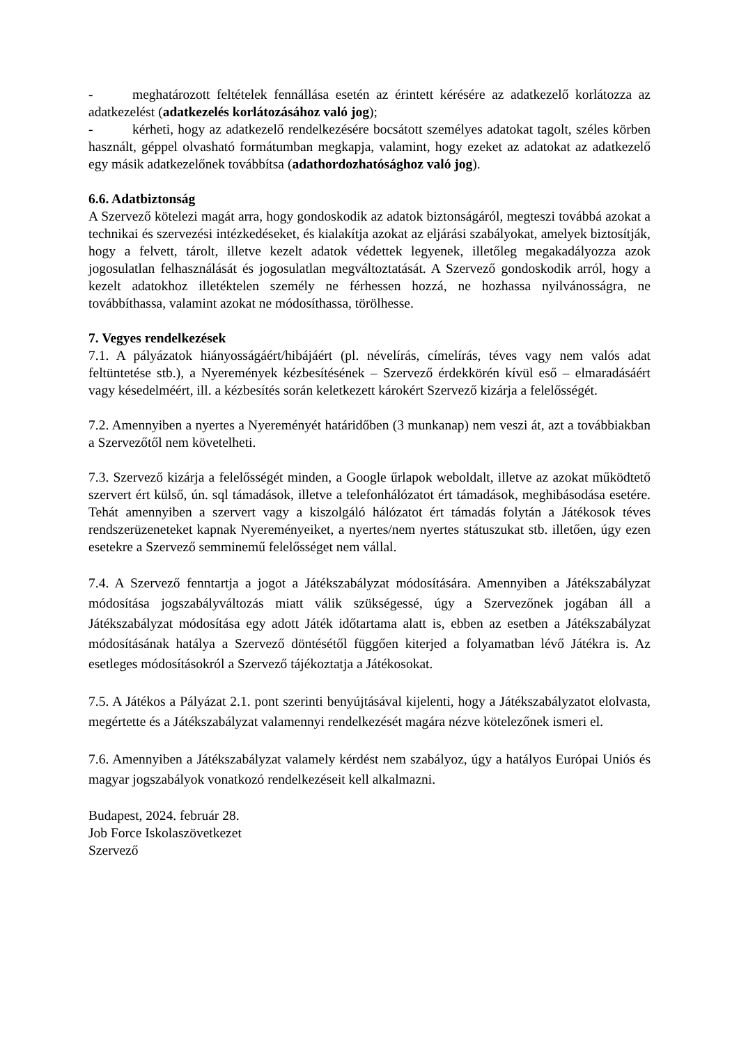- meghatározott feltételek fennállása esetén az érintett kérésére az adatkezelő korlátozza az adatkezelést (adatkezelés korlátozásához való jog);
- kérheti, hogy az adatkezelő rendelkezésére bocsátott személyes adatokat tagolt, széles körben használt, géppel olvasható formátumban megkapja, valamint, hogy ezeket az adatokat az adatkezelő egy másik adatkezelőnek továbbítsa (adathordozhatósághoz való jog).
6.6. Adatbiztonság
A Szervező kötelezi magát arra, hogy gondoskodik az adatok biztonságáról, megteszi továbbá azokat a technikai és szervezési intézkedéseket, és kialakítja azokat az eljárási szabályokat, amelyek biztosítják, hogy a felvett, tárolt, illetve kezelt adatok védettek legyenek, illetőleg megakadályozza azok jogosulatlan felhasználását és jogosulatlan megváltoztatását. A Szervező gondoskodik arról, hogy a kezelt adatokhoz illetéktelen személy ne férhessen hozzá, ne hozhassa nyilvánosságra, ne továbbíthassa, valamint azokat ne módosíthassa, törölhesse.
7. Vegyes rendelkezések
7.1. A pályázatok hiányosságáért/hibájáért (pl. névelírás, címelírás, téves vagy nem valós adat feltüntetése stb.), a Nyeremények kézbesítésének – Szervező érdekkörén kívül eső – elmaradásáért vagy késedelméért, ill. a kézbesítés során keletkezett károkért Szervező kizárja a felelősségét.
7.2. Amennyiben a nyertes a Nyereményét határidőben (3 munkanap) nem veszi át, azt a továbbiakban a Szervezőtől nem követelheti.
7.3. Szervező kizárja a felelősségét minden, a Google űrlapok weboldalt, illetve az azokat működtető szervert ért külső, ún. sql támadások, illetve a telefonhálózatot ért támadások, meghibásodása esetére. Tehát amennyiben a szervert vagy a kiszolgáló hálózatot ért támadás folytán a Játékosok téves rendszerüzeneteket kapnak Nyereményeiket, a nyertes/nem nyertes státuszukat stb. illetően, úgy ezen esetekre a Szervező semminemű felelősséget nem vállal.
7.4. A Szervező fenntartja a jogot a Játékszabályzat módosítására. Amennyiben a Játékszabályzat módosítása jogszabályváltozás miatt válik szükségessé, úgy a Szervezőnek jogában áll a Játékszabályzat módosítása egy adott Játék időtartama alatt is, ebben az esetben a Játékszabályzat módosításának hatálya a Szervező döntésétől függően kiterjed a folyamatban lévő Játékra is. Az esetleges módosításokról a Szervező tájékoztatja a Játékosokat.
7.5. A Játékos a Pályázat 2.1. pont szerinti benyújtásával kijelenti, hogy a Játékszabályzatot elolvasta, megértette és a Játékszabályzat valamennyi rendelkezését magára nézve kötelezőnek ismeri el.
7.6. Amennyiben a Játékszabályzat valamely kérdést nem szabályoz, úgy a hatályos Európai Uniós és magyar jogszabályok vonatkozó rendelkezéseit kell alkalmazni.
Budapest, 2024. február 28.
Job Force Iskolaszövetkezet
Szervező